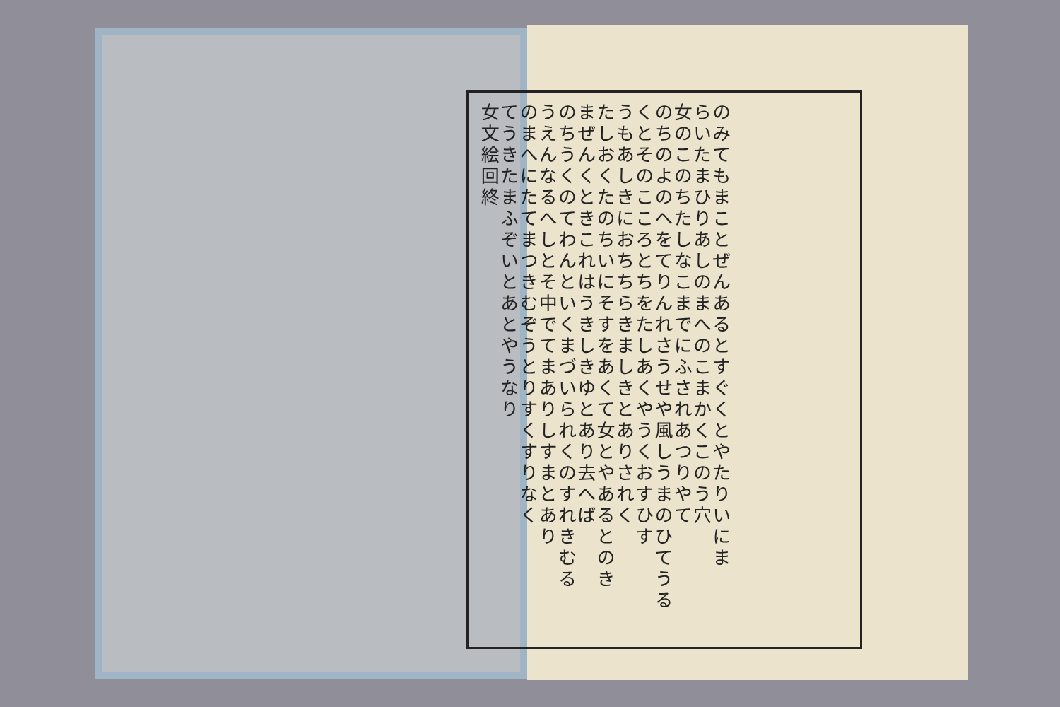のみてもまことぜんあるとすぐくとやたりいにま
らいたまひりあしのまへのこまかくこのう穴
女のこのちたしなこまでにふされあつりやて
のちのよのへをてりんれさうせや風しうまのひてうる
くとそのこころとちをたしあくやうくおすひす
うもあしきにおちちらきましきとありされく
たしおくたのちいにそすをあくて女とやあるとのき
まぜんくときこれはうきしきゆとあり去へば
のちうくのてわんといくまづいられくのすれきむる
うえんなるへしとそ中でてまありしすまとあり
のまへにたてまつきむぞうとりすくすりなく
てうきたまふぞいとあとやうなり
女文絵回終